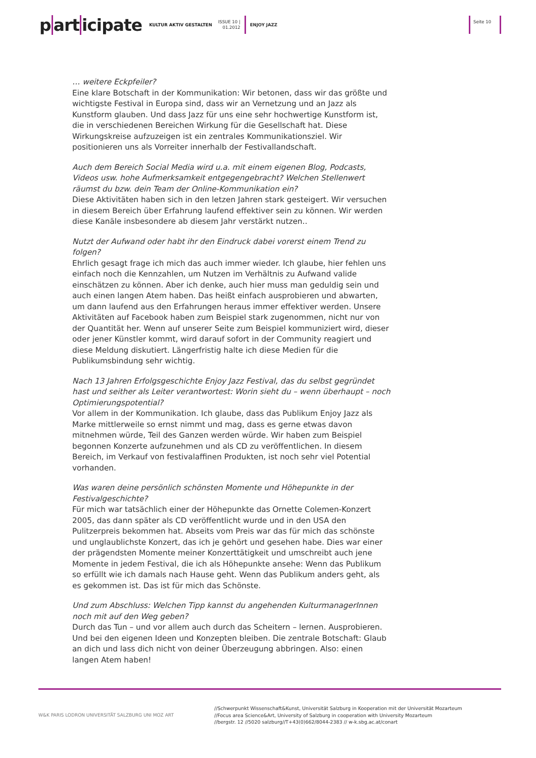p art icipate KULTUR AKTIV GESTALTEN ISSUE 10 |
01.2012 ENJOY JAZZ Seite 10
… weitere Eckpfeiler?
Eine klare Botschaft in der Kommunikation: Wir betonen, dass wir das größte und wichtigste Festival in Europa sind, dass wir an Vernetzung und an Jazz als Kunstform glauben. Und dass Jazz für uns eine sehr hochwertige Kunstform ist, die in verschiedenen Bereichen Wirkung für die Gesellschaft hat. Diese Wirkungskreise aufzuzeigen ist ein zentrales Kommunikationsziel. Wir positionieren uns als Vorreiter innerhalb der Festivallandschaft.
Auch dem Bereich Social Media wird u.a. mit einem eigenen Blog, Podcasts, Videos usw. hohe Aufmerksamkeit entgegengebracht? Welchen Stellenwert räumst du bzw. dein Team der Online-Kommunikation ein?
Diese Aktivitäten haben sich in den letzen Jahren stark gesteigert. Wir versuchen in diesem Bereich über Erfahrung laufend effektiver sein zu können. Wir werden diese Kanäle insbesondere ab diesem Jahr verstärkt nutzen..
Nutzt der Aufwand oder habt ihr den Eindruck dabei vorerst einem Trend zu folgen?
Ehrlich gesagt frage ich mich das auch immer wieder. Ich glaube, hier fehlen uns einfach noch die Kennzahlen, um Nutzen im Verhältnis zu Aufwand valide einschätzen zu können. Aber ich denke, auch hier muss man geduldig sein und auch einen langen Atem haben. Das heißt einfach ausprobieren und abwarten, um dann laufend aus den Erfahrungen heraus immer effektiver werden. Unsere Aktivitäten auf Facebook haben zum Beispiel stark zugenommen, nicht nur von der Quantität her. Wenn auf unserer Seite zum Beispiel kommuniziert wird, dieser oder jener Künstler kommt, wird darauf sofort in der Community reagiert und diese Meldung diskutiert. Längerfristig halte ich diese Medien für die Publikumsbindung sehr wichtig.
Nach 13 Jahren Erfolgsgeschichte Enjoy Jazz Festival, das du selbst gegründet hast und seither als Leiter verantwortest: Worin sieht du – wenn überhaupt – noch Optimierungspotential?
Vor allem in der Kommunikation. Ich glaube, dass das Publikum Enjoy Jazz als Marke mittlerweile so ernst nimmt und mag, dass es gerne etwas davon mitnehmen würde, Teil des Ganzen werden würde. Wir haben zum Beispiel begonnen Konzerte aufzunehmen und als CD zu veröffentlichen. In diesem Bereich, im Verkauf von festivalaffinen Produkten, ist noch sehr viel Potential vorhanden.
Was waren deine persönlich schönsten Momente und Höhepunkte in der Festivalgeschichte?
Für mich war tatsächlich einer der Höhepunkte das Ornette Colemen-Konzert 2005, das dann später als CD veröffentlicht wurde und in den USA den Pulitzerpreis bekommen hat. Abseits vom Preis war das für mich das schönste und unglaublichste Konzert, das ich je gehört und gesehen habe. Dies war einer der prägendsten Momente meiner Konzerttätigkeit und umschreibt auch jene Momente in jedem Festival, die ich als Höhepunkte ansehe: Wenn das Publikum so erfüllt wie ich damals nach Hause geht. Wenn das Publikum anders geht, als es gekommen ist. Das ist für mich das Schönste.
Und zum Abschluss: Welchen Tipp kannst du angehenden KulturmanagerInnen noch mit auf den Weg geben?
Durch das Tun – und vor allem auch durch das Scheitern – lernen. Ausprobieren. Und bei den eigenen Ideen und Konzepten bleiben. Die zentrale Botschaft: Glaub an dich und lass dich nicht von deiner Überzeugung abbringen. Also: einen langen Atem haben!
W&K PARIS LODRON UNIVERSITÄT SALZBURG UNI MOZ ART
//Schwerpunkt Wissenschaft&Kunst, Universität Salzburg in Kooperation mit der Universität Mozarteum
//Focus area Science&Art, University of Salzburg in cooperation with University Mozarteum
//bergstr. 12 //5020 salzburg//T+43(0)662/8044-2383 // w-k.sbg.ac.at/conart